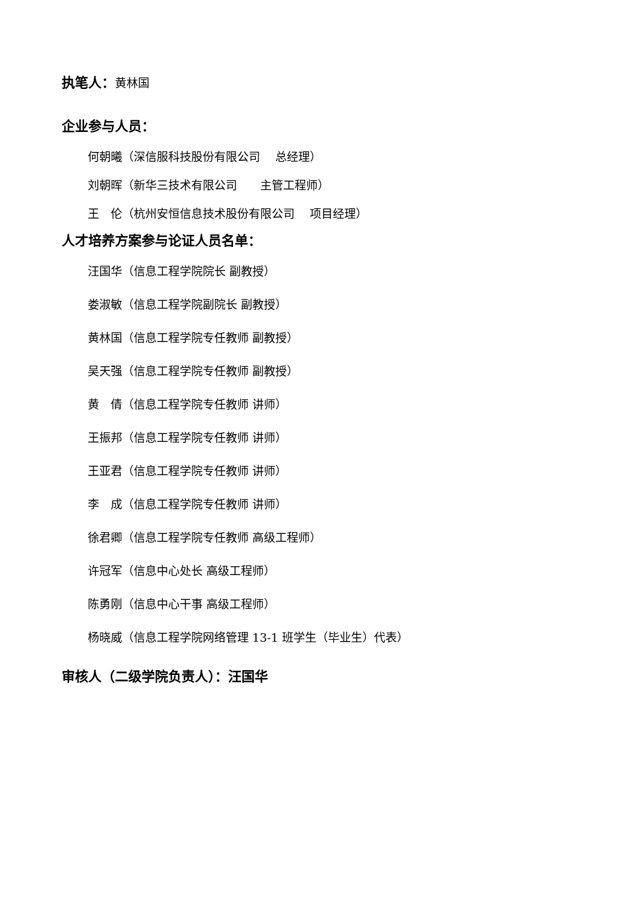执笔人：黄林国
企业参与人员：
何朝曦（深信服科技股份有限公司　 总经理）
刘朝晖（新华三技术有限公司　　主管工程师）
王　伦（杭州安恒信息技术股份有限公司　 项目经理）
人才培养方案参与论证人员名单：
汪国华（信息工程学院院长 副教授）
娄淑敏（信息工程学院副院长 副教授）
黄林国（信息工程学院专任教师 副教授）
吴天强（信息工程学院专任教师 副教授）
黄　倩（信息工程学院专任教师 讲师）
王振邦（信息工程学院专任教师 讲师）
王亚君（信息工程学院专任教师 讲师）
李　成（信息工程学院专任教师 讲师）
徐君卿（信息工程学院专任教师 高级工程师）
许冠军（信息中心处长 高级工程师）
陈勇刚（信息中心干事 高级工程师）
杨晓威（信息工程学院网络管理 13-1 班学生（毕业生）代表）
审核人（二级学院负责人）：汪国华